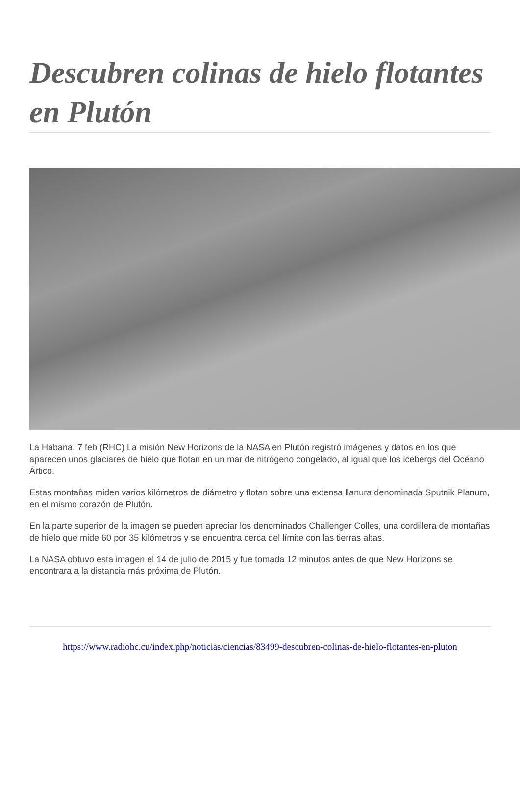Descubren colinas de hielo flotantes en Plutón
La Habana, 7 feb (RHC) La misión New Horizons de la NASA en Plutón registró imágenes y datos en los que aparecen unos glaciares de hielo que flotan en un mar de nitrógeno congelado, al igual que los icebergs del Océano Ártico.
Estas montañas miden varios kilómetros de diámetro y flotan sobre una extensa llanura denominada Sputnik Planum, en el mismo corazón de Plutón.
En la parte superior de la imagen se pueden apreciar los denominados Challenger Colles, una cordillera de montañas de hielo que mide 60 por 35 kilómetros y se encuentra cerca del límite con las tierras altas.
La NASA obtuvo esta imagen el 14 de julio de 2015 y fue tomada 12 minutos antes de que New Horizons se encontrara a la distancia más próxima de Plutón.
https://www.radiohc.cu/index.php/noticias/ciencias/83499-descubren-colinas-de-hielo-flotantes-en-pluton